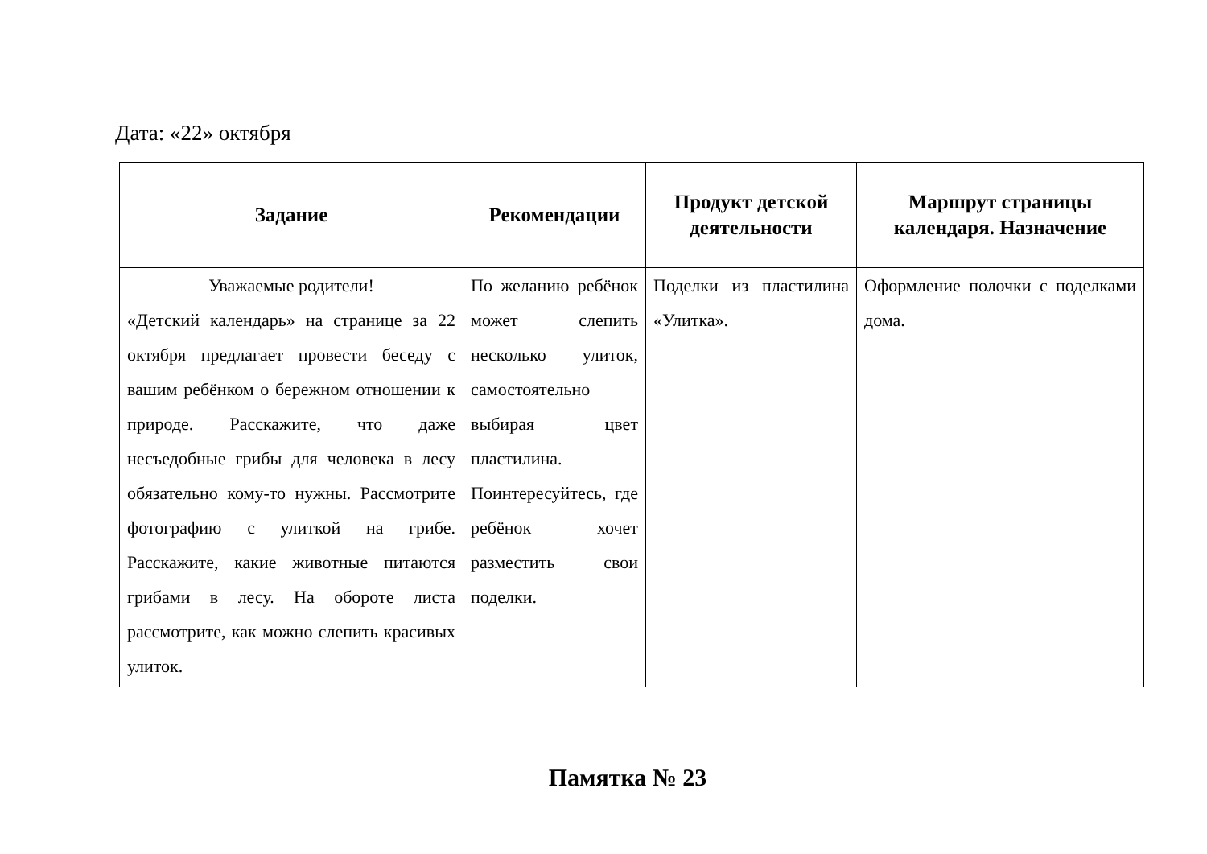Дата: «22» октября
| Задание | Рекомендации | Продукт детской деятельности | Маршрут страницы календаря. Назначение |
| --- | --- | --- | --- |
| Уважаемые родители! «Детский календарь» на странице за 22 октября предлагает провести беседу с вашим ребёнком о бережном отношении к природе. Расскажите, что даже несъедобные грибы для человека в лесу обязательно кому-то нужны. Рассмотрите фотографию с улиткой на грибе. Расскажите, какие животные питаются грибами в лесу. На обороте листа рассмотрите, как можно слепить красивых улиток. | По желанию ребёнок может слепить несколько улиток, самостоятельно выбирая цвет пластилина. Поинтересуйтесь, где ребёнок хочет разместить свои поделки. | Поделки из пластилина «Улитка». | Оформление полочки с поделками дома. |
Памятка № 23